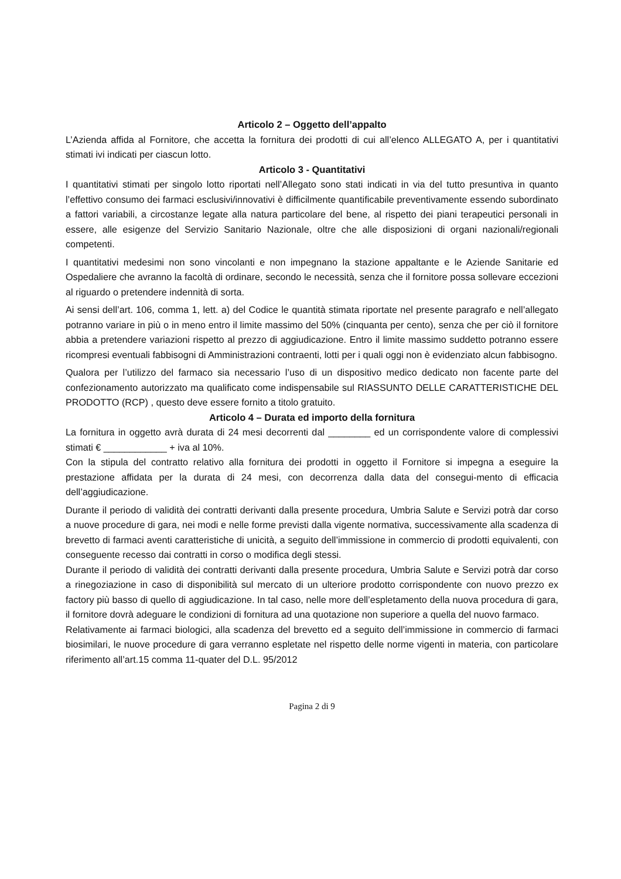Articolo 2 – Oggetto dell’appalto
L’Azienda affida al Fornitore, che accetta la fornitura dei prodotti di cui all’elenco ALLEGATO A, per i quantitativi stimati ivi indicati per ciascun lotto.
Articolo 3 - Quantitativi
I quantitativi stimati per singolo lotto riportati nell’Allegato sono stati indicati in via del tutto presuntiva in quanto l’effettivo consumo dei farmaci esclusivi/innovativi è difficilmente quantificabile preventivamente essendo subordinato a fattori variabili, a circostanze legate alla natura particolare del bene, al rispetto dei piani terapeutici personali in essere, alle esigenze del Servizio Sanitario Nazionale, oltre che alle disposizioni di organi nazionali/regionali competenti.
I quantitativi medesimi non sono vincolanti e non impegnano la stazione appaltante e le Aziende Sanitarie ed Ospedaliere che avranno la facoltà di ordinare, secondo le necessità, senza che il fornitore possa sollevare eccezioni al riguardo o pretendere indennità di sorta.
Ai sensi dell’art. 106, comma 1, lett. a) del Codice le quantità stimata riportate nel presente paragrafo e nell’allegato potranno variare in più o in meno entro il limite massimo del 50% (cinquanta per cento), senza che per ciò il fornitore abbia a pretendere variazioni rispetto al prezzo di aggiudicazione. Entro il limite massimo suddetto potranno essere ricompresi eventuali fabbisogni di Amministrazioni contraenti, lotti per i quali oggi non è evidenziato alcun fabbisogno.
Qualora per l’utilizzo del farmaco sia necessario l’uso di un dispositivo medico dedicato non facente parte del confezionamento autorizzato ma qualificato come indispensabile sul RIASSUNTO DELLE CARATTERISTICHE DEL PRODOTTO (RCP) , questo deve essere fornito a titolo gratuito.
Articolo 4 – Durata ed importo della fornitura
La fornitura in oggetto avrà durata di 24 mesi decorrenti dal ________ ed un corrispondente valore di complessivi stimati € ____________ + iva al 10%.
Con la stipula del contratto relativo alla fornitura dei prodotti in oggetto il Fornitore si impegna a eseguire la prestazione affidata per la durata di 24 mesi, con decorrenza dalla data del consegui-mento di efficacia dell’aggiudicazione.
Durante il periodo di validità dei contratti derivanti dalla presente procedura, Umbria Salute e Servizi potrà dar corso a nuove procedure di gara, nei modi e nelle forme previsti dalla vigente normativa, successivamente alla scadenza di brevetto di farmaci aventi caratteristiche di unicità, a seguito dell’immissione in commercio di prodotti equivalenti, con conseguente recesso dai contratti in corso o modifica degli stessi.
Durante il periodo di validità dei contratti derivanti dalla presente procedura, Umbria Salute e Servizi potrà dar corso a rinegoziazione in caso di disponibilità sul mercato di un ulteriore prodotto corrispondente con nuovo prezzo ex factory più basso di quello di aggiudicazione. In tal caso, nelle more dell’espletamento della nuova procedura di gara, il fornitore dovrà adeguare le condizioni di fornitura ad una quotazione non superiore a quella del nuovo farmaco.
Relativamente ai farmaci biologici, alla scadenza del brevetto ed a seguito dell’immissione in commercio di farmaci biosimilari, le nuove procedure di gara verranno espletate nel rispetto delle norme vigenti in materia, con particolare riferimento all’art.15 comma 11-quater del D.L. 95/2012
Pagina 2 di 9